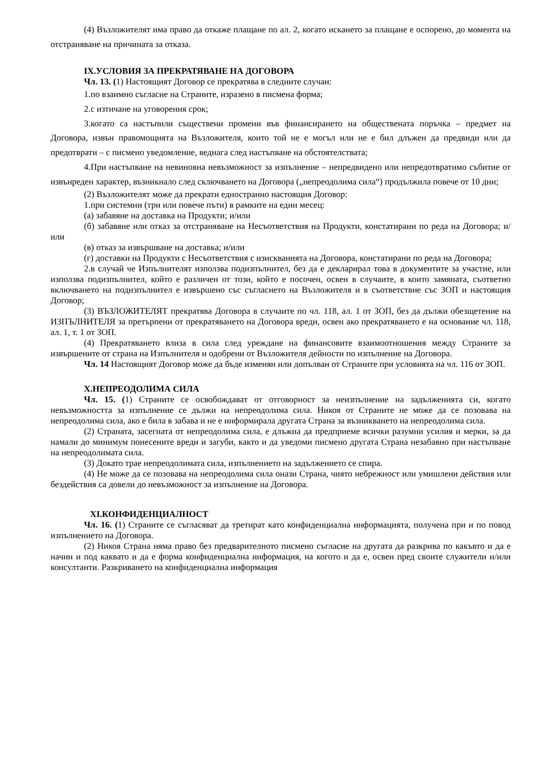(4) Възложителят има право да откаже плащане по ал. 2, когато искането за плащане е оспорено, до момента на отстраняване на причината за отказа.
IX.УСЛОВИЯ ЗА ПРЕКРАТЯВАНЕ НА ДОГОВОРА
Чл. 13. (1) Настоящият Договор се прекратява в следните случаи:
1.по взаимно съгласие на Страните, изразено в писмена форма;
2.с изтичане на уговорения срок;
3.когато са настъпили съществени промени във финансирането на обществената поръчка – предмет на Договора, извън правомощията на Възложителя, които той не е могъл или не е бил длъжен да предвиди или да предотврати – с писмено уведомление, веднага след настъпване на обстоятелствата;
4.При настъпване на невиновна невъзможност за изпълнение – непредвидено или непредотвратимо събитие от извънреден характер, възникнало след сключването на Договора („непреодолима сила“) продължила повече от 10 дни;
(2) Възложителят може да прекрати едностранно настоящия Договор:
1.при системни (три или повече пъти) в рамките на един месец:
(а) забавяне на доставка на Продукти; и/или
(б) забавяне или отказ за отстраняване на Несъответствия на Продукти, констатирани по реда на Договора; и/или
(в) отказ за извършване на доставка; и/или
(г) доставки на Продукти с Несъответствия с изискванията на Договора, констатирани по реда на Договора;
2.в случай че Изпълнителят използва подизпълнител, без да е декларирал това в документите за участие, или използва подизпълнител, който е различен от този, който е посочен, освен в случаите, в които замяната, съответно включването на подизпълнител е извършено със съгласието на Възложителя и в съответствие със ЗОП и настоящия Договор;
(3) ВЪЗЛОЖИТЕЛЯТ прекратява Договора в случаите по чл. 118, ал. 1 от ЗОП, без да дължи обезщетение на ИЗПЪЛНИТЕЛЯ за претърпени от прекратяването на Договора вреди, освен ако прекратяването е на основание чл. 118, ал. 1, т. 1 от ЗОП.
(4) Прекратяването влиза в сила след уреждане на финансовите взаимоотношения между Страните за извършените от страна на Изпълнителя и одобрени от Възложителя дейности по изпълнение на Договора.
Чл. 14 Настоящият Договор може да бъде изменян или допълван от Страните при условията на чл. 116 от ЗОП.
X.НЕПРЕОДОЛИМА СИЛА
Чл. 15. (1) Страните се освобождават от отговорност за неизпълнение на задълженията си, когато невъзможността за изпълнение се дължи на непреодолима сила. Никоя от Страните не може да се позовава на непреодолима сила, ако е била в забава и не е информирала другата Страна за възникването на непреодолима сила.
(2) Страната, засегната от непреодолима сила, е длъжна да предприеме всички разумни усилия и мерки, за да намали до минимум понесените вреди и загуби, както и да уведоми писмено другата Страна незабавно при настъпване на непреодолимата сила.
(3) Докато трае непреодолимата сила, изпълнението на задължението се спира.
(4) Не може да се позовава на непреодолима сила онази Страна, чиято небрежност или умишлени действия или бездействия са довели до невъзможност за изпълнение на Договора.
XI.КОНФИДЕНЦИАЛНОСТ
Чл. 16. (1) Страните се съгласяват да третират като конфиденциална информацията, получена при и по повод изпълнението на Договора.
(2) Никоя Страна няма право без предварителното писмено съгласие на другата да разкрива по какъвто и да е начин и под каквато и да е форма конфиденциална информация, на когото и да е, освен пред своите служители и/или консултанти. Разкриването на конфиденциална информация